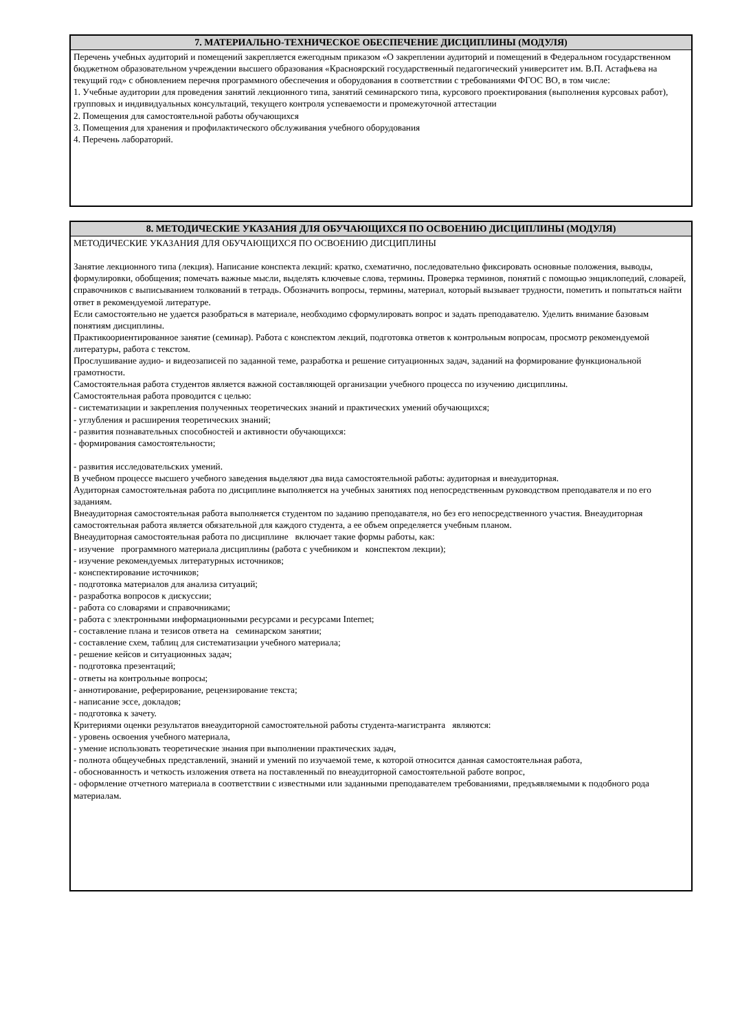7. МАТЕРИАЛЬНО-ТЕХНИЧЕСКОЕ ОБЕСПЕЧЕНИЕ ДИСЦИПЛИНЫ (МОДУЛЯ)
Перечень учебных аудиторий и помещений закрепляется ежегодным приказом «О закреплении аудиторий и помещений в Федеральном государственном бюджетном образовательном учреждении высшего образования «Красноярский государственный педагогический университет им. В.П. Астафьева на текущий год» с обновлением перечня программного обеспечения и оборудования в соответствии с требованиями ФГОС ВО, в том числе:
1. Учебные аудитории для проведения занятий лекционного типа, занятий семинарского типа, курсового проектирования (выполнения курсовых работ), групповых и индивидуальных консультаций, текущего контроля успеваемости и промежуточной аттестации
2. Помещения для самостоятельной работы обучающихся
3. Помещения для хранения и профилактического обслуживания учебного оборудования
4. Перечень лабораторий.
8. МЕТОДИЧЕСКИЕ УКАЗАНИЯ ДЛЯ ОБУЧАЮЩИХСЯ ПО ОСВОЕНИЮ ДИСЦИПЛИНЫ (МОДУЛЯ)
МЕТОДИЧЕСКИЕ УКАЗАНИЯ ДЛЯ ОБУЧАЮЩИХСЯ ПО ОСВОЕНИЮ ДИСЦИПЛИНЫ
Занятие лекционного типа (лекция). Написание конспекта лекций: кратко, схематично, последовательно фиксировать основные положения, выводы, формулировки, обобщения; помечать важные мысли, выделять ключевые слова, термины. Проверка терминов, понятий с помощью энциклопедий, словарей, справочников с выписыванием толкований в тетрадь. Обозначить вопросы, термины, материал, который вызывает трудности, пометить и попытаться найти ответ в рекомендуемой литературе.
Если самостоятельно не удается разобраться в материале, необходимо сформулировать вопрос и задать преподавателю. Уделить внимание базовым понятиям дисциплины.
Практикоориентированное занятие (семинар). Работа с конспектом лекций, подготовка ответов к контрольным вопросам, просмотр рекомендуемой литературы, работа с текстом.
Прослушивание аудио- и видеозаписей по заданной теме, разработка и решение ситуационных задач, заданий на формирование функциональной грамотности.
Самостоятельная работа студентов является важной составляющей организации учебного процесса по изучению дисциплины.
Самостоятельная работа проводится с целью:
- систематизации и закрепления полученных теоретических знаний и практических умений обучающихся;
- углубления и расширения теоретических знаний;
- развития познавательных способностей и активности обучающихся:
- формирования самостоятельности;
- развития исследовательских умений.
В учебном процессе высшего учебного заведения выделяют два вида самостоятельной работы: аудиторная и внеаудиторная.
Аудиторная самостоятельная работа по дисциплине выполняется на учебных занятиях под непосредственным руководством преподавателя и по его заданиям.
Внеаудиторная самостоятельная работа выполняется студентом по заданию преподавателя, но без его непосредственного участия. Внеаудиторная самостоятельная работа является обязательной для каждого студента, а ее объем определяется учебным планом.
Внеаудиторная самостоятельная работа по дисциплине включает такие формы работы, как:
- изучение программного материала дисциплины (работа с учебником и конспектом лекции);
- изучение рекомендуемых литературных источников;
- конспектирование источников;
- подготовка материалов для анализа ситуаций;
- разработка вопросов к дискуссии;
- работа со словарями и справочниками;
- работа с электронными информационными ресурсами и ресурсами Internet;
- составление плана и тезисов ответа на семинарском занятии;
- составление схем, таблиц для систематизации учебного материала;
- решение кейсов и ситуационных задач;
- подготовка презентаций;
- ответы на контрольные вопросы;
- аннотирование, реферирование, рецензирование текста;
- написание эссе, докладов;
- подготовка к зачету.
Критериями оценки результатов внеаудиторной самостоятельной работы студента-магистранта являются:
- уровень освоения учебного материала,
- умение использовать теоретические знания при выполнении практических задач,
- полнота общеучебных представлений, знаний и умений по изучаемой теме, к которой относится данная самостоятельная работа,
- обоснованность и четкость изложения ответа на поставленный по внеаудиторной самостоятельной работе вопрос,
- оформление отчетного материала в соответствии с известными или заданными преподавателем требованиями, предъявляемыми к подобного рода материалам.